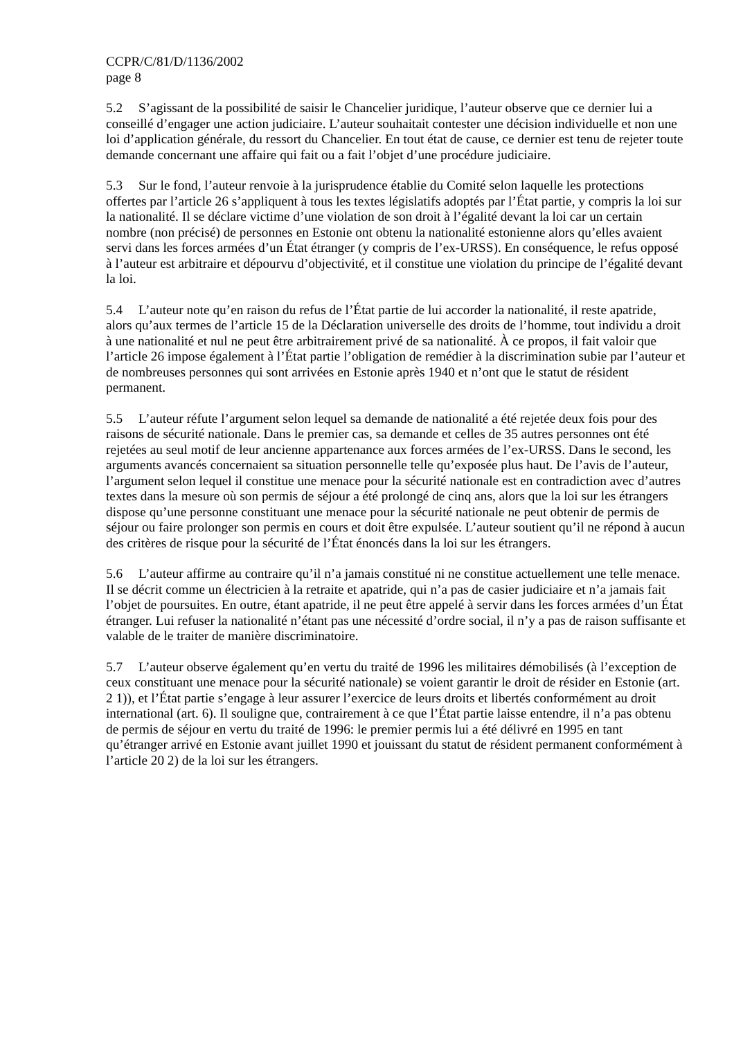CCPR/C/81/D/1136/2002
page 8
5.2 S’agissant de la possibilité de saisir le Chancelier juridique, l’auteur observe que ce dernier lui a conseillé d’engager une action judiciaire. L’auteur souhaitait contester une décision individuelle et non une loi d’application générale, du ressort du Chancelier. En tout état de cause, ce dernier est tenu de rejeter toute demande concernant une affaire qui fait ou a fait l’objet d’une procédure judiciaire.
5.3 Sur le fond, l’auteur renvoie à la jurisprudence établie du Comité selon laquelle les protections offertes par l’article 26 s’appliquent à tous les textes législatifs adoptés par l’État partie, y compris la loi sur la nationalité. Il se déclare victime d’une violation de son droit à l’égalité devant la loi car un certain nombre (non précisé) de personnes en Estonie ont obtenu la nationalité estonienne alors qu’elles avaient servi dans les forces armées d’un État étranger (y compris de l’ex-URSS). En conséquence, le refus opposé à l’auteur est arbitraire et dépourvu d’objectivité, et il constitue une violation du principe de l’égalité devant la loi.
5.4 L’auteur note qu’en raison du refus de l’État partie de lui accorder la nationalité, il reste apatride, alors qu’aux termes de l’article 15 de la Déclaration universelle des droits de l’homme, tout individu a droit à une nationalité et nul ne peut être arbitrairement privé de sa nationalité. À ce propos, il fait valoir que l’article 26 impose également à l’État partie l’obligation de remédier à la discrimination subie par l’auteur et de nombreuses personnes qui sont arrivées en Estonie après 1940 et n’ont que le statut de résident permanent.
5.5 L’auteur réfute l’argument selon lequel sa demande de nationalité a été rejetée deux fois pour des raisons de sécurité nationale. Dans le premier cas, sa demande et celles de 35 autres personnes ont été rejetées au seul motif de leur ancienne appartenance aux forces armées de l’ex-URSS. Dans le second, les arguments avancés concernaient sa situation personnelle telle qu’exposée plus haut. De l’avis de l’auteur, l’argument selon lequel il constitue une menace pour la sécurité nationale est en contradiction avec d’autres textes dans la mesure où son permis de séjour a été prolongé de cinq ans, alors que la loi sur les étrangers dispose qu’une personne constituant une menace pour la sécurité nationale ne peut obtenir de permis de séjour ou faire prolonger son permis en cours et doit être expulsée. L’auteur soutient qu’il ne répond à aucun des critères de risque pour la sécurité de l’État énoncés dans la loi sur les étrangers.
5.6 L’auteur affirme au contraire qu’il n’a jamais constitué ni ne constitue actuellement une telle menace. Il se décrit comme un électricien à la retraite et apatride, qui n’a pas de casier judiciaire et n’a jamais fait l’objet de poursuites. En outre, étant apatride, il ne peut être appelé à servir dans les forces armées d’un État étranger. Lui refuser la nationalité n’étant pas une nécessité d’ordre social, il n’y a pas de raison suffisante et valable de le traiter de manière discriminatoire.
5.7 L’auteur observe également qu’en vertu du traité de 1996 les militaires démobilisés (à l’exception de ceux constituant une menace pour la sécurité nationale) se voient garantir le droit de résider en Estonie (art. 2 1)), et l’État partie s’engage à leur assurer l’exercice de leurs droits et libertés conformément au droit international (art. 6). Il souligne que, contrairement à ce que l’État partie laisse entendre, il n’a pas obtenu de permis de séjour en vertu du traité de 1996: le premier permis lui a été délivré en 1995 en tant qu’étranger arrivé en Estonie avant juillet 1990 et jouissant du statut de résident permanent conformément à l’article 20 2) de la loi sur les étrangers.